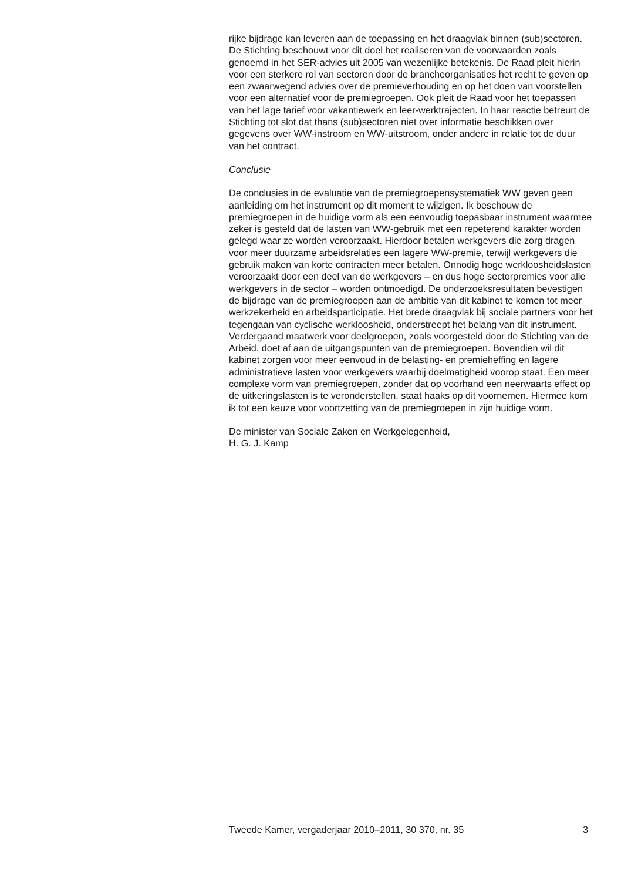rijke bijdrage kan leveren aan de toepassing en het draagvlak binnen (sub)sectoren. De Stichting beschouwt voor dit doel het realiseren van de voorwaarden zoals genoemd in het SER-advies uit 2005 van wezenlijke betekenis. De Raad pleit hierin voor een sterkere rol van sectoren door de brancheorganisaties het recht te geven op een zwaarwegend advies over de premieverhouding en op het doen van voorstellen voor een alternatief voor de premiegroepen. Ook pleit de Raad voor het toepassen van het lage tarief voor vakantiewerk en leer-werktrajecten. In haar reactie betreurt de Stichting tot slot dat thans (sub)sectoren niet over informatie beschikken over gegevens over WW-instroom en WW-uitstroom, onder andere in relatie tot de duur van het contract.
Conclusie
De conclusies in de evaluatie van de premiegroepensystematiek WW geven geen aanleiding om het instrument op dit moment te wijzigen. Ik beschouw de premiegroepen in de huidige vorm als een eenvoudig toepasbaar instrument waarmee zeker is gesteld dat de lasten van WW-gebruik met een repeterend karakter worden gelegd waar ze worden veroorzaakt. Hierdoor betalen werkgevers die zorg dragen voor meer duurzame arbeidsrelaties een lagere WW-premie, terwijl werkgevers die gebruik maken van korte contracten meer betalen. Onnodig hoge werkloosheidslasten veroorzaakt door een deel van de werkgevers – en dus hoge sectorpremies voor alle werkgevers in de sector – worden ontmoedigd. De onderzoeksresultaten bevestigen de bijdrage van de premiegroepen aan de ambitie van dit kabinet te komen tot meer werkzekerheid en arbeidsparticipatie. Het brede draagvlak bij sociale partners voor het tegengaan van cyclische werkloosheid, onderstreept het belang van dit instrument. Verdergaand maatwerk voor deelgroepen, zoals voorgesteld door de Stichting van de Arbeid, doet af aan de uitgangspunten van de premiegroepen. Bovendien wil dit kabinet zorgen voor meer eenvoud in de belasting- en premieheffing en lagere administratieve lasten voor werkgevers waarbij doelmatigheid voorop staat. Een meer complexe vorm van premiegroepen, zonder dat op voorhand een neerwaarts effect op de uitkeringslasten is te veronderstellen, staat haaks op dit voornemen. Hiermee kom ik tot een keuze voor voortzetting van de premiegroepen in zijn huidige vorm.
De minister van Sociale Zaken en Werkgelegenheid,
H. G. J. Kamp
Tweede Kamer, vergaderjaar 2010–2011, 30 370, nr. 35 3